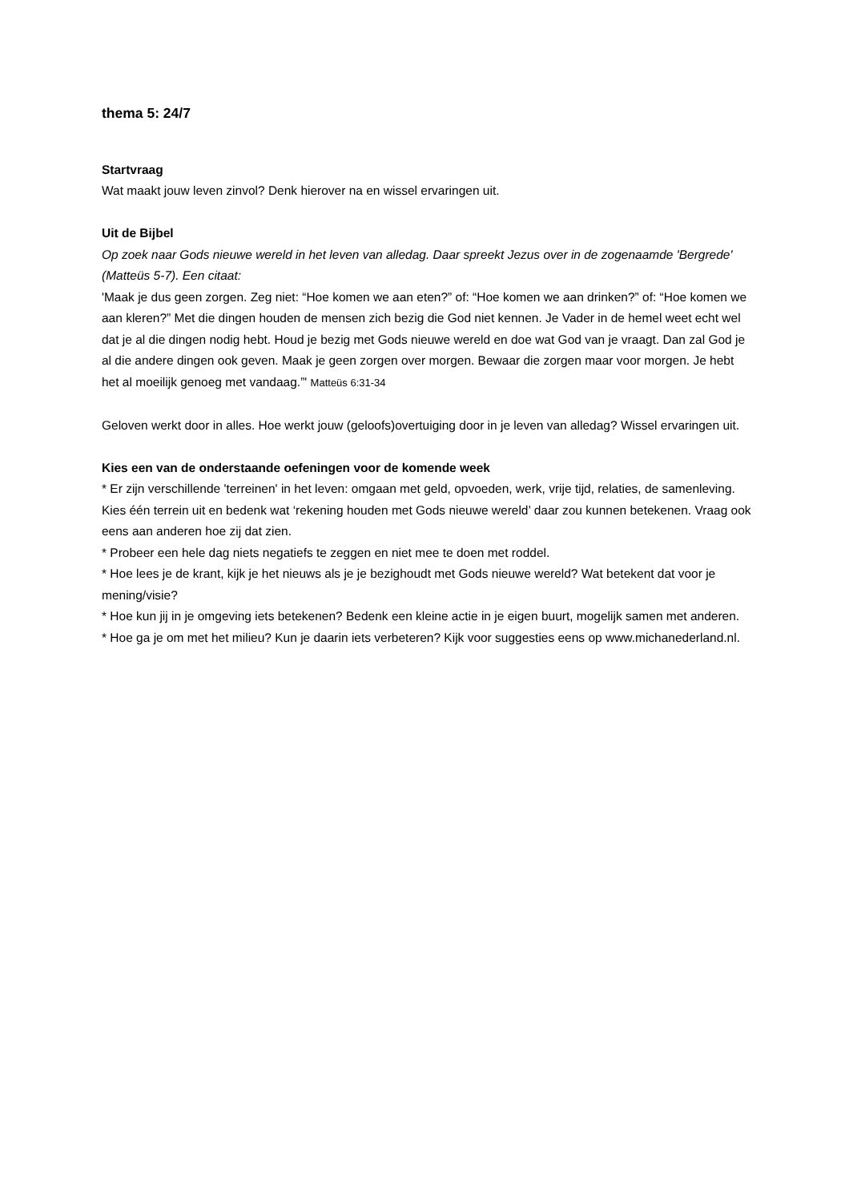thema 5: 24/7
Startvraag
Wat maakt jouw leven zinvol? Denk hierover na en wissel ervaringen uit.
Uit de Bijbel
Op zoek naar Gods nieuwe wereld in het leven van alledag. Daar spreekt Jezus over in de zogenaamde 'Bergrede' (Matteüs 5-7). Een citaat:
'Maak je dus geen zorgen. Zeg niet: “Hoe komen we aan eten?” of: “Hoe komen we aan drinken?” of: “Hoe komen we aan kleren?” Met die dingen houden de mensen zich bezig die God niet kennen. Je Vader in de hemel weet echt wel dat je al die dingen nodig hebt. Houd je bezig met Gods nieuwe wereld en doe wat God van je vraagt. Dan zal God je al die andere dingen ook geven. Maak je geen zorgen over morgen. Bewaar die zorgen maar voor morgen. Je hebt het al moeilijk genoeg met vandaag.”' Matteüs 6:31-34
Geloven werkt door in alles. Hoe werkt jouw (geloofs)overtuiging door in je leven van alledag? Wissel ervaringen uit.
Kies een van de onderstaande oefeningen voor de komende week
* Er zijn verschillende 'terreinen' in het leven: omgaan met geld, opvoeden, werk, vrije tijd, relaties, de samenleving. Kies één terrein uit en bedenk wat ‘rekening houden met Gods nieuwe wereld’ daar zou kunnen betekenen. Vraag ook eens aan anderen hoe zij dat zien.
* Probeer een hele dag niets negatiefs te zeggen en niet mee te doen met roddel.
* Hoe lees je de krant, kijk je het nieuws als je je bezighoudt met Gods nieuwe wereld? Wat betekent dat voor je mening/visie?
* Hoe kun jij in je omgeving iets betekenen? Bedenk een kleine actie in je eigen buurt, mogelijk samen met anderen.
* Hoe ga je om met het milieu? Kun je daarin iets verbeteren? Kijk voor suggesties eens op www.michanederland.nl.